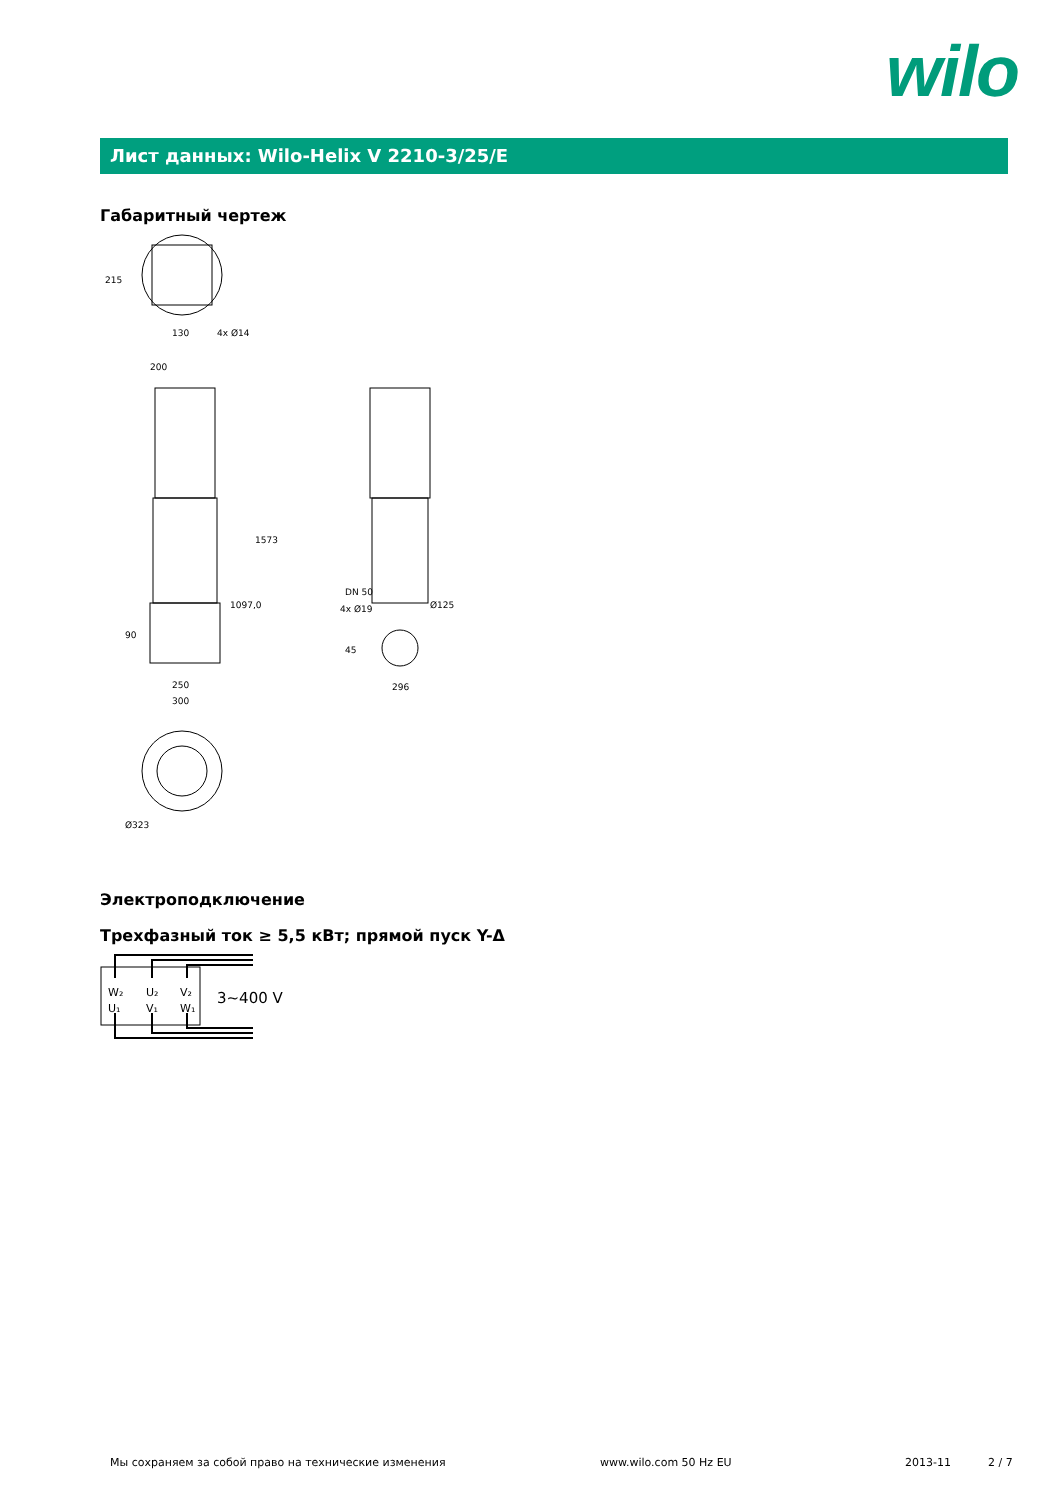wilo
Лист данных: Wilo-Helix V 2210-3/25/E
Габаритный чертеж
215
130
4x Ø14
200
1573
1097,0
90
250
300
DN 50
4x Ø19
Ø125
45
296
Ø323
Электроподключение
Трехфазный ток ≥ 5,5 кВт; прямой пуск Y-Δ
W₂
U₂
V₂
U₁
V₁
W₁
3~400 V
Мы сохраняем за собой право на технические изменения
www.wilo.com 50 Hz EU 2013-11 2 / 7